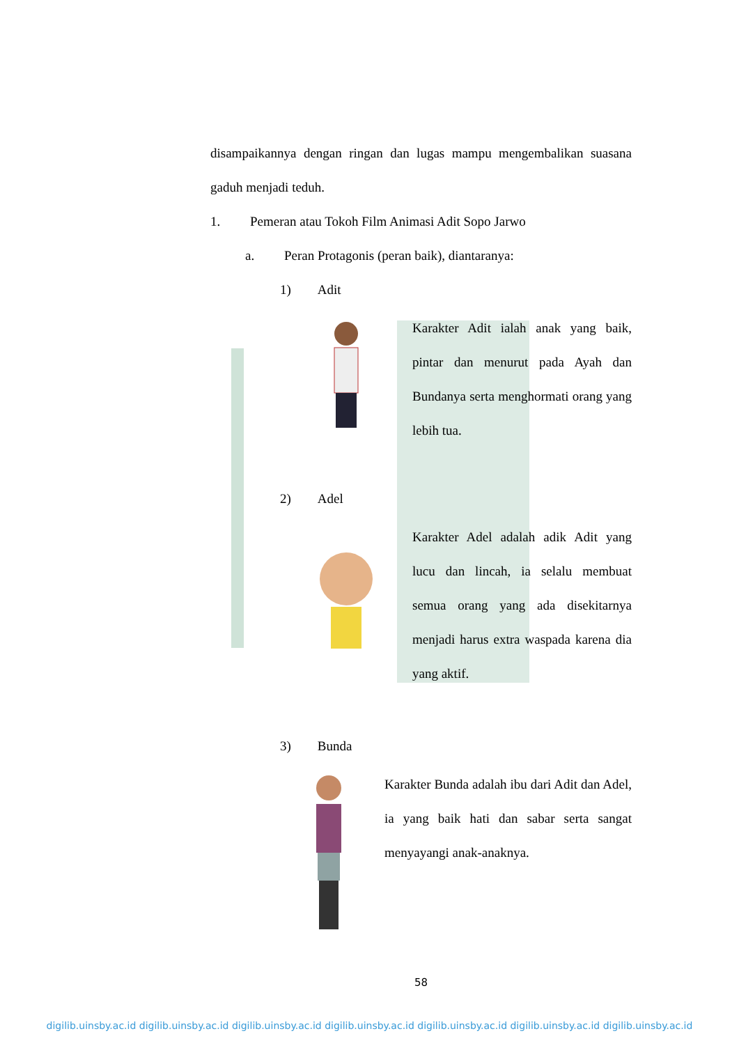disampaikannya dengan ringan dan lugas mampu mengembalikan suasana gaduh menjadi teduh.
1. Pemeran atau Tokoh Film Animasi Adit Sopo Jarwo
a. Peran Protagonis (peran baik), diantaranya:
1) Adit
Karakter Adit ialah anak yang baik, pintar dan menurut pada Ayah dan Bundanya serta menghormati orang yang lebih tua.
2) Adel
Karakter Adel adalah adik Adit yang lucu dan lincah, ia selalu membuat semua orang yang ada disekitarnya menjadi harus extra waspada karena dia yang aktif.
3) Bunda
Karakter Bunda adalah ibu dari Adit dan Adel, ia yang baik hati dan sabar serta sangat menyayangi anak-anaknya.
58
digilib.uinsby.ac.id digilib.uinsby.ac.id digilib.uinsby.ac.id digilib.uinsby.ac.id digilib.uinsby.ac.id digilib.uinsby.ac.id digilib.uinsby.ac.id